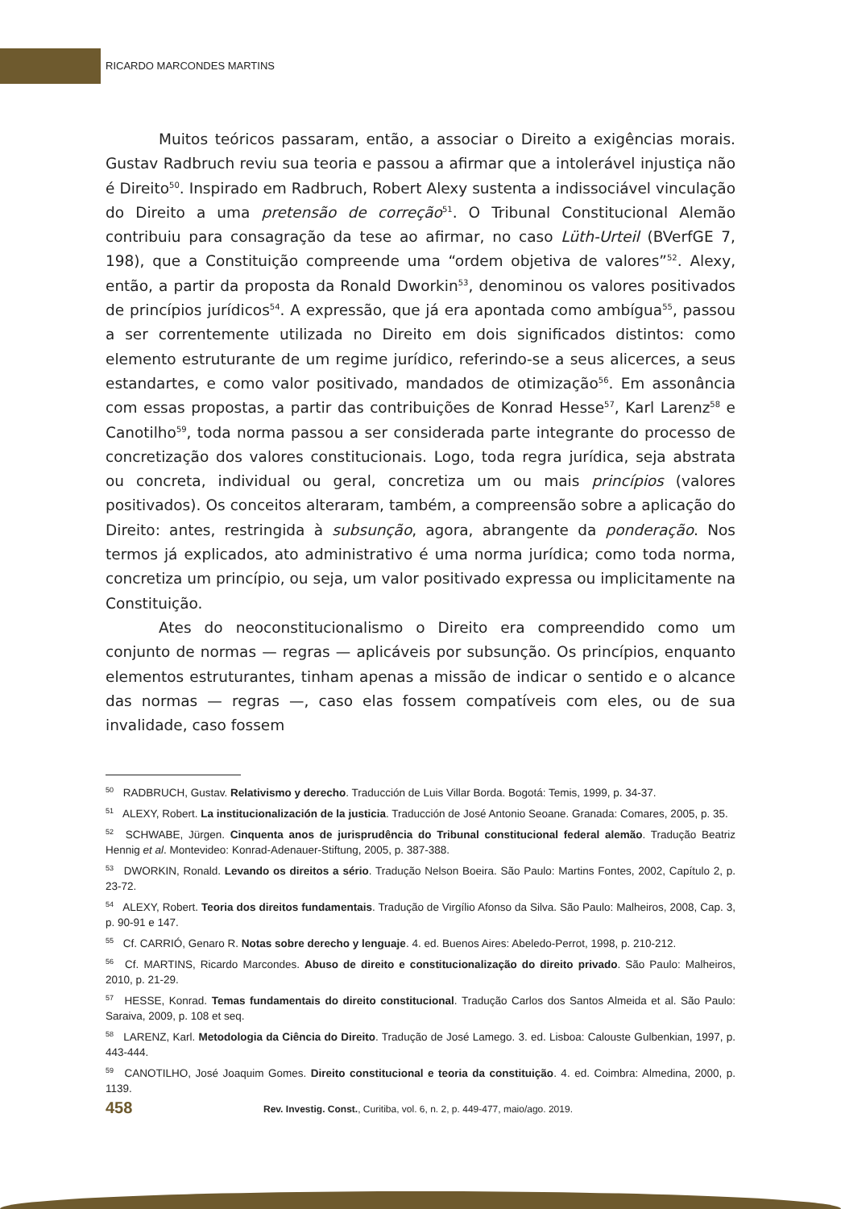RICARDO MARCONDES MARTINS
Muitos teóricos passaram, então, a associar o Direito a exigências morais. Gustav Radbruch reviu sua teoria e passou a afirmar que a intolerável injustiça não é Direito<sup>50</sup>. Inspirado em Radbruch, Robert Alexy sustenta a indissociável vinculação do Direito a uma pretensão de correção<sup>51</sup>. O Tribunal Constitucional Alemão contribuiu para consagração da tese ao afirmar, no caso Lüth-Urteil (BVerfGE 7, 198), que a Constituição compreende uma “ordem objetiva de valores”<sup>52</sup>. Alexy, então, a partir da proposta da Ronald Dworkin<sup>53</sup>, denominou os valores positivados de princípios jurídicos<sup>54</sup>. A expressão, que já era apontada como ambígua<sup>55</sup>, passou a ser correntemente utilizada no Direito em dois significados distintos: como elemento estruturante de um regime jurídico, referindo-se a seus alicerces, a seus estandartes, e como valor positivado, mandados de otimização<sup>56</sup>. Em assonância com essas propostas, a partir das contribuições de Konrad Hesse<sup>57</sup>, Karl Larenz<sup>58</sup> e Canotilho<sup>59</sup>, toda norma passou a ser considerada parte integrante do processo de concretização dos valores constitucionais. Logo, toda regra jurídica, seja abstrata ou concreta, individual ou geral, concretiza um ou mais princípios (valores positivados). Os conceitos alteraram, também, a compreensão sobre a aplicação do Direito: antes, restringida à subsunção, agora, abrangente da ponderação. Nos termos já explicados, ato administrativo é uma norma jurídica; como toda norma, concretiza um princípio, ou seja, um valor positivado expressa ou implicitamente na Constituição.
Ates do neoconstitucionalismo o Direito era compreendido como um conjunto de normas — regras — aplicáveis por subsunção. Os princípios, enquanto elementos estruturantes, tinham apenas a missão de indicar o sentido e o alcance das normas — regras —, caso elas fossem compatíveis com eles, ou de sua invalidade, caso fossem
<sup>50</sup> RADBRUCH, Gustav. Relativismo y derecho. Traducción de Luis Villar Borda. Bogotá: Temis, 1999, p. 34-37.
<sup>51</sup> ALEXY, Robert. La institucionalización de la justicia. Traducción de José Antonio Seoane. Granada: Comares, 2005, p. 35.
<sup>52</sup> SCHWABE, Jürgen. Cinquenta anos de jurisprudência do Tribunal constitucional federal alemão. Tradução Beatriz Hennig et al. Montevideo: Konrad-Adenauer-Stiftung, 2005, p. 387-388.
<sup>53</sup> DWORKIN, Ronald. Levando os direitos a sério. Tradução Nelson Boeira. São Paulo: Martins Fontes, 2002, Capítulo 2, p. 23-72.
<sup>54</sup> ALEXY, Robert. Teoria dos direitos fundamentais. Tradução de Virgílio Afonso da Silva. São Paulo: Malheiros, 2008, Cap. 3, p. 90-91 e 147.
<sup>55</sup> Cf. CARRIÓ, Genaro R. Notas sobre derecho y lenguaje. 4. ed. Buenos Aires: Abeledo-Perrot, 1998, p. 210-212.
<sup>56</sup> Cf. MARTINS, Ricardo Marcondes. Abuso de direito e constitucionalização do direito privado. São Paulo: Malheiros, 2010, p. 21-29.
<sup>57</sup> HESSE, Konrad. Temas fundamentais do direito constitucional. Tradução Carlos dos Santos Almeida et al. São Paulo: Saraiva, 2009, p. 108 et seq.
<sup>58</sup> LARENZ, Karl. Metodologia da Ciência do Direito. Tradução de José Lamego. 3. ed. Lisboa: Calouste Gulbenkian, 1997, p. 443-444.
<sup>59</sup> CANOTILHO, José Joaquim Gomes. Direito constitucional e teoria da constituição. 4. ed. Coimbra: Almedina, 2000, p. 1139.
458 Rev. Investig. Const., Curitiba, vol. 6, n. 2, p. 449-477, maio/ago. 2019.